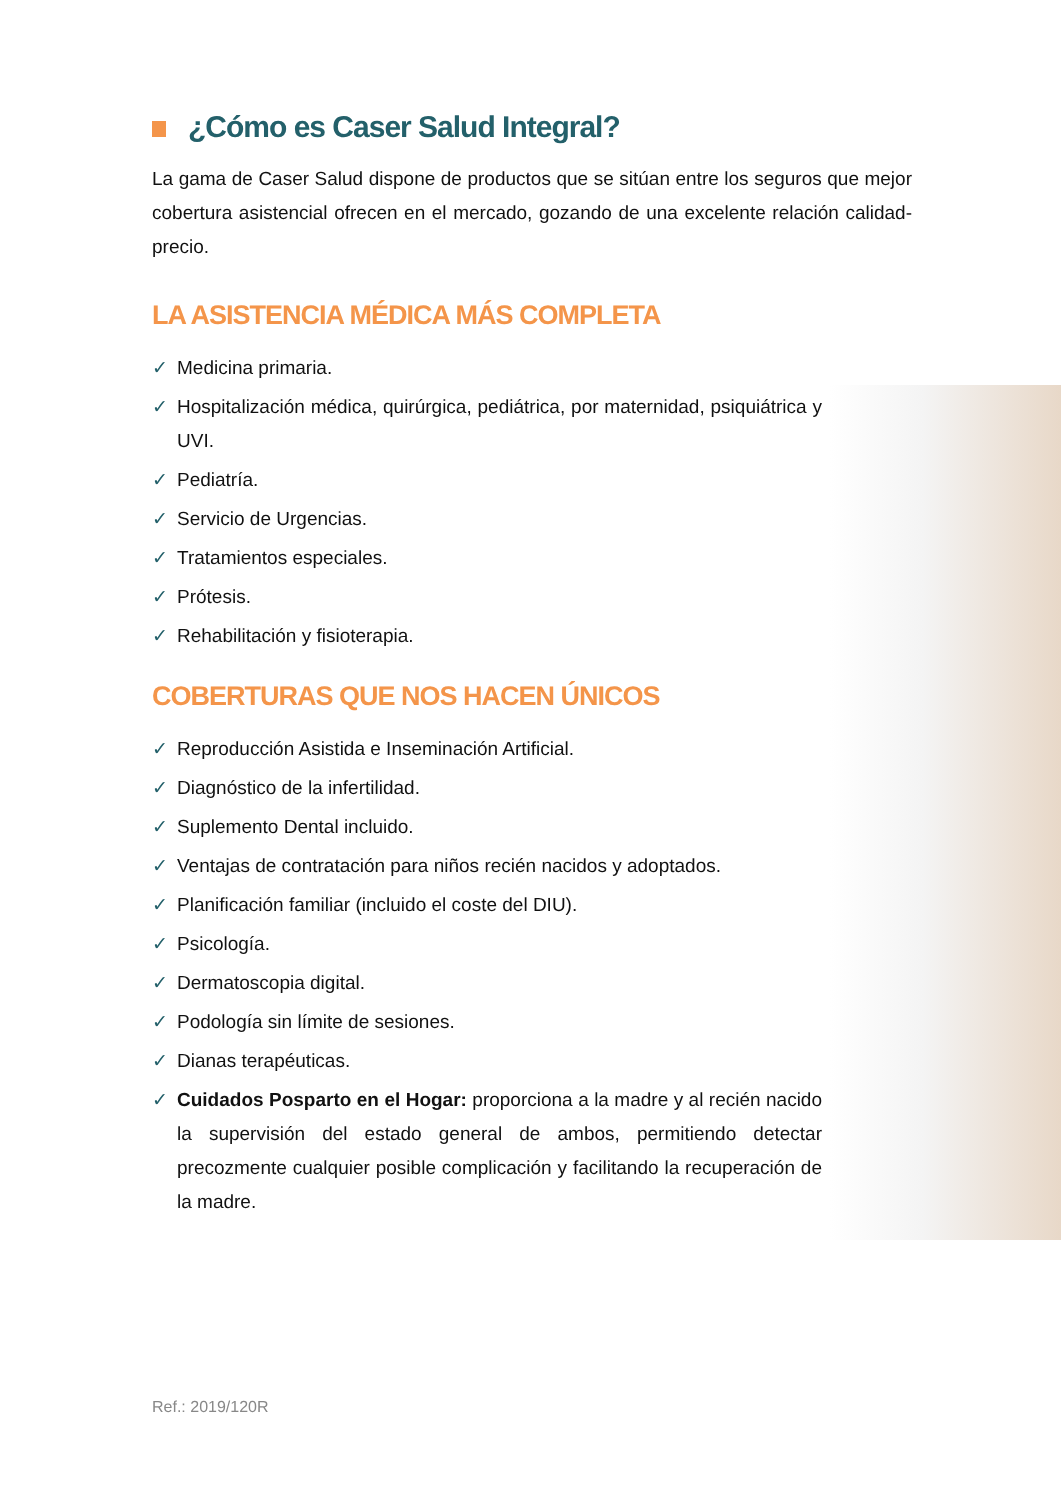¿Cómo es Caser Salud Integral?
La gama de Caser Salud dispone de productos que se sitúan entre los seguros que mejor cobertura asistencial ofrecen en el mercado, gozando de una excelente relación calidad-precio.
LA ASISTENCIA MÉDICA MÁS COMPLETA
✓ Medicina primaria.
✓ Hospitalización médica, quirúrgica, pediátrica, por maternidad, psiquiátrica y UVI.
✓ Pediatría.
✓ Servicio de Urgencias.
✓ Tratamientos especiales.
✓ Prótesis.
✓ Rehabilitación y fisioterapia.
COBERTURAS QUE NOS HACEN ÚNICOS
✓ Reproducción Asistida e Inseminación Artificial.
✓ Diagnóstico de la infertilidad.
✓ Suplemento Dental incluido.
✓ Ventajas de contratación para niños recién nacidos y adoptados.
✓ Planificación familiar (incluido el coste del DIU).
✓ Psicología.
✓ Dermatoscopia digital.
✓ Podología sin límite de sesiones.
✓ Dianas terapéuticas.
✓ Cuidados Posparto en el Hogar: proporciona a la madre y al recién nacido la supervisión del estado general de ambos, permitiendo detectar precozmente cualquier posible complicación y facilitando la recuperación de la madre.
Ref.: 2019/120R